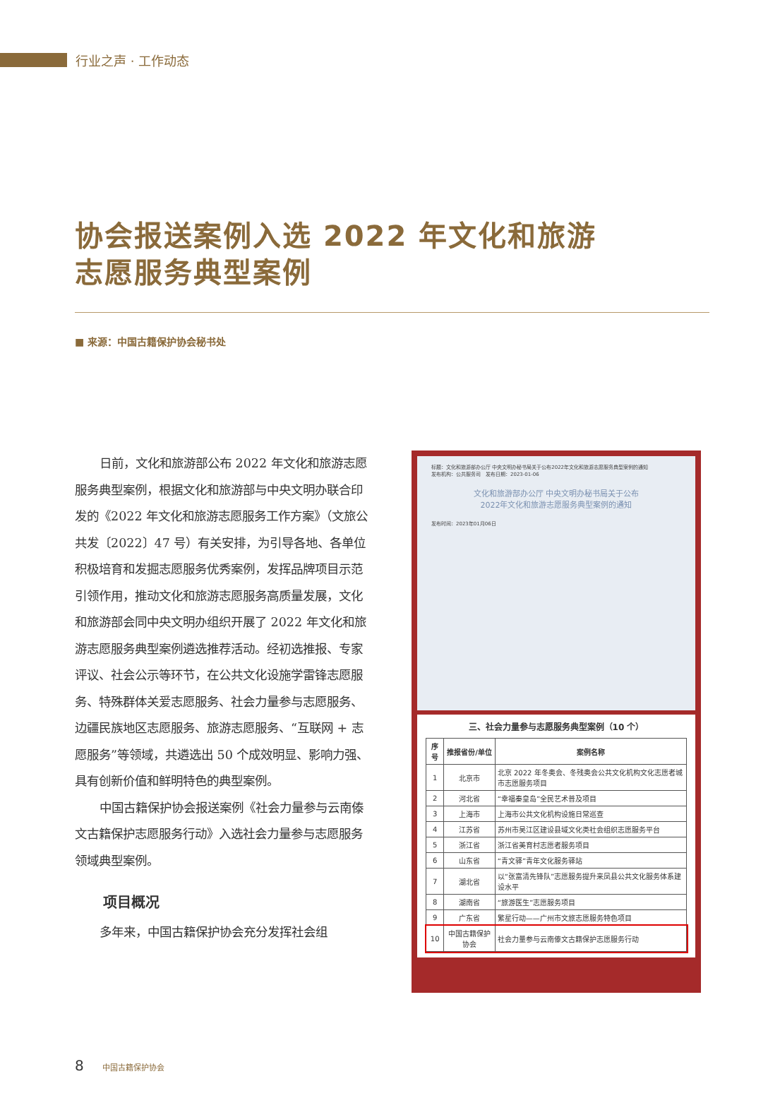行业之声 · 工作动态
协会报送案例入选 2022 年文化和旅游
志愿服务典型案例
■ 来源：中国古籍保护协会秘书处
日前，文化和旅游部公布 2022 年文化和旅游志愿服务典型案例，根据文化和旅游部与中央文明办联合印发的《2022 年文化和旅游志愿服务工作方案》（文旅公共发〔2022〕47 号）有关安排，为引导各地、各单位积极培育和发掘志愿服务优秀案例，发挥品牌项目示范引领作用，推动文化和旅游志愿服务高质量发展，文化和旅游部会同中央文明办组织开展了 2022 年文化和旅游志愿服务典型案例遴选推荐活动。经初选推报、专家评议、社会公示等环节，在公共文化设施学雷锋志愿服务、特殊群体关爱志愿服务、社会力量参与志愿服务、边疆民族地区志愿服务、旅游志愿服务、“互联网 + 志愿服务”等领域，共遴选出 50 个成效明显、影响力强、具有创新价值和鲜明特色的典型案例。
中国古籍保护协会报送案例《社会力量参与云南傣文古籍保护志愿服务行动》入选社会力量参与志愿服务领域典型案例。
项目概况
多年来，中国古籍保护协会充分发挥社会组
标题：文化和旅游部办公厅 中央文明办秘书局关于公布2022年文化和旅游志愿服务典型案例的通知
发布机构：公共服务司　发布日期：2023-01-06
文化和旅游部办公厅 中央文明办秘书局关于公布
2022年文化和旅游志愿服务典型案例的通知
发布时间：2023年01月06日
三、社会力量参与志愿服务典型案例（10 个）
| 序号 | 推报省份/单位 | 案例名称 |
| --- | --- | --- |
| 1 | 北京市 | 北京 2022 年冬奥会、冬残奥会公共文化机构文化志愿者城市志愿服务项目 |
| 2 | 河北省 | “幸福秦皇岛”全民艺术普及项目 |
| 3 | 上海市 | 上海市公共文化机构设施日常巡查 |
| 4 | 江苏省 | 苏州市吴江区建设县域文化类社会组织志愿服务平台 |
| 5 | 浙江省 | 浙江省美育村志愿者服务项目 |
| 6 | 山东省 | “青文驿”青年文化服务驿站 |
| 7 | 湖北省 | 以“张富清先锋队”志愿服务提升来凤县公共文化服务体系建设水平 |
| 8 | 湖南省 | “旅游医生”志愿服务项目 |
| 9 | 广东省 | 繁星行动——广州市文旅志愿服务特色项目 |
| 10 | 中国古籍保护协会 | 社会力量参与云南傣文古籍保护志愿服务行动 |
8 中国古籍保护协会